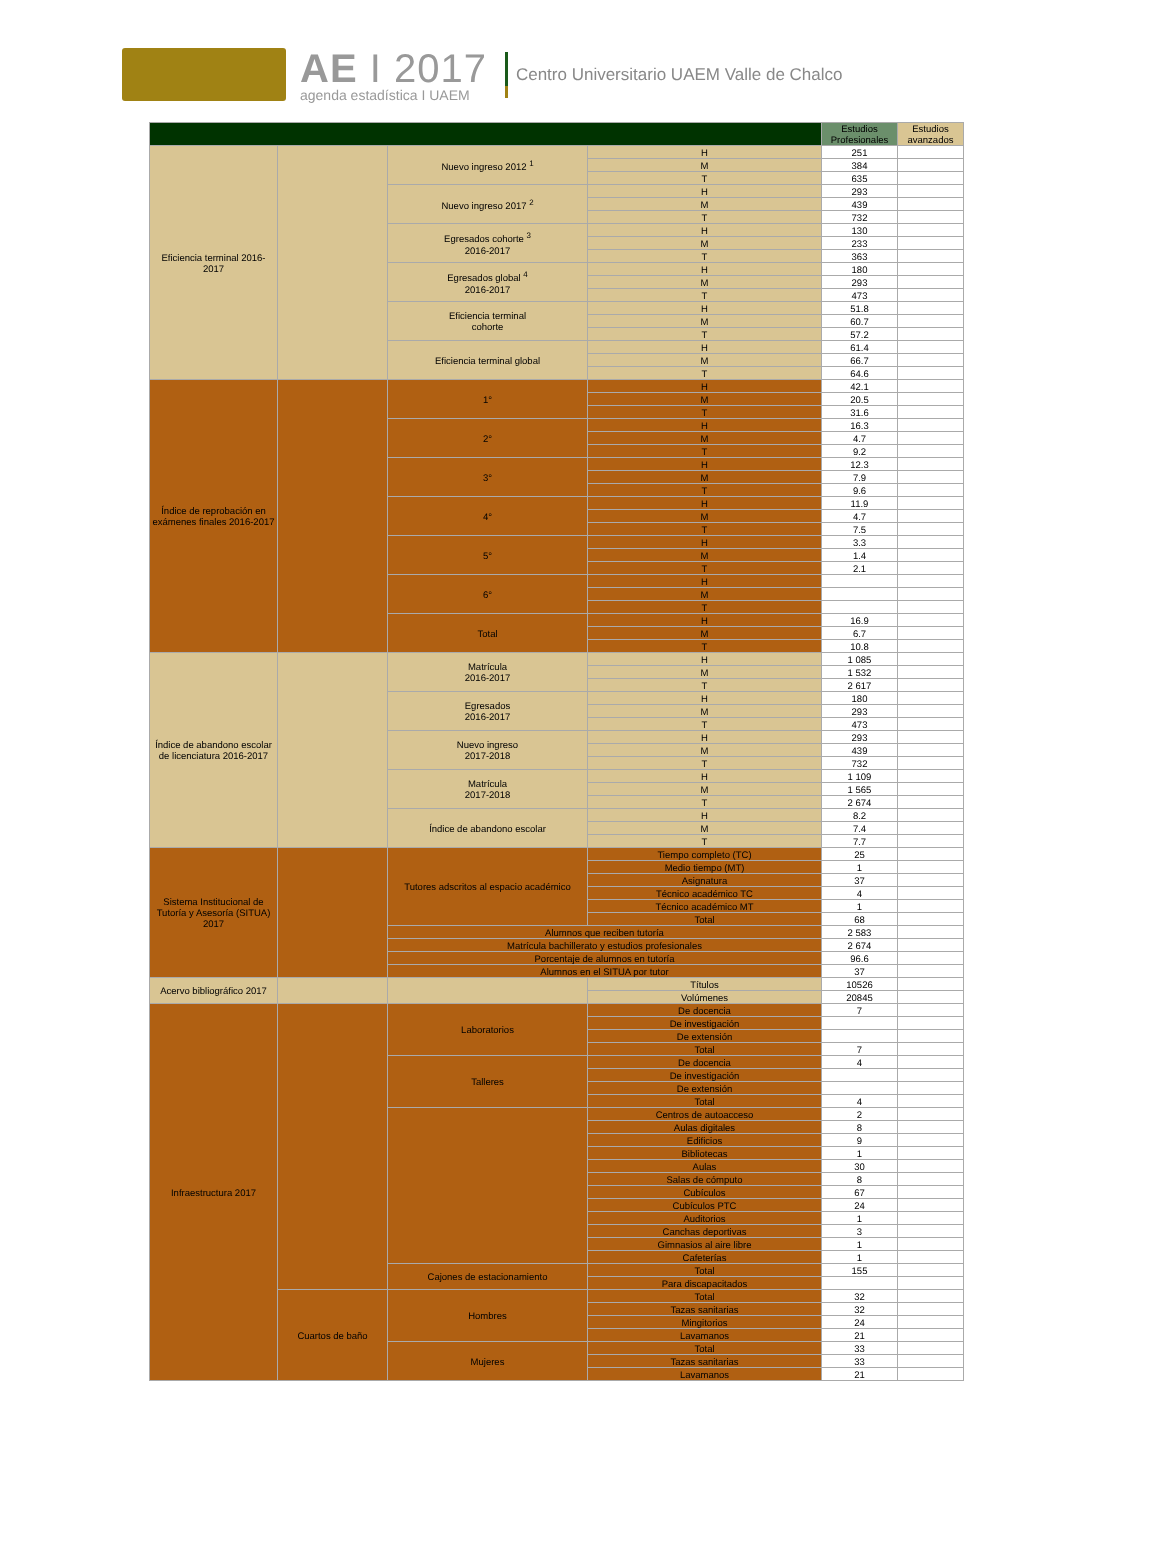AE I 2017
agenda estadística I UAEM
Centro Universitario UAEM Valle de Chalco
| | | | | Estudios Profesionales | Estudios avanzados |
| --- | --- | --- | --- | --- | --- |
| Eficiencia terminal 2016-2017 | | Nuevo ingreso 2012 <sup>1</sup> | H | 251 | |
| | | | M | 384 | |
| | | | T | 635 | |
| | | Nuevo ingreso 2017 <sup>2</sup> | H | 293 | |
| | | | M | 439 | |
| | | | T | 732 | |
| | | Egresados cohorte <sup>3</sup> 2016-2017 | H | 130 | |
| | | | M | 233 | |
| | | | T | 363 | |
| | | Egresados global <sup>4</sup> 2016-2017 | H | 180 | |
| | | | M | 293 | |
| | | | T | 473 | |
| | | Eficiencia terminal cohorte | H | 51.8 | |
| | | | M | 60.7 | |
| | | | T | 57.2 | |
| | | Eficiencia terminal global | H | 61.4 | |
| | | | M | 66.7 | |
| | | | T | 64.6 | |
| Índice de reprobación en exámenes finales 2016-2017 | | 1° | H | 42.1 | |
| | | | M | 20.5 | |
| | | | T | 31.6 | |
| | | 2° | H | 16.3 | |
| | | | M | 4.7 | |
| | | | T | 9.2 | |
| | | 3° | H | 12.3 | |
| | | | M | 7.9 | |
| | | | T | 9.6 | |
| | | 4° | H | 11.9 | |
| | | | M | 4.7 | |
| | | | T | 7.5 | |
| | | 5° | H | 3.3 | |
| | | | M | 1.4 | |
| | | | T | 2.1 | |
| | | 6° | H | | |
| | | | M | | |
| | | | T | | |
| | | Total | H | 16.9 | |
| | | | M | 6.7 | |
| | | | T | 10.8 | |
| Índice de abandono escolar de licenciatura 2016-2017 | | Matrícula 2016-2017 | H | 1 085 | |
| | | | M | 1 532 | |
| | | | T | 2 617 | |
| | | Egresados 2016-2017 | H | 180 | |
| | | | M | 293 | |
| | | | T | 473 | |
| | | Nuevo ingreso 2017-2018 | H | 293 | |
| | | | M | 439 | |
| | | | T | 732 | |
| | | Matrícula 2017-2018 | H | 1 109 | |
| | | | M | 1 565 | |
| | | | T | 2 674 | |
| | | Índice de abandono escolar | H | 8.2 | |
| | | | M | 7.4 | |
| | | | T | 7.7 | |
| Sistema Institucional de Tutoría y Asesoría (SITUA) 2017 | | Tutores adscritos al espacio académico | Tiempo completo (TC) | 25 | |
| | | | Medio tiempo (MT) | 1 | |
| | | | Asignatura | 37 | |
| | | | Técnico académico TC | 4 | |
| | | | Técnico académico MT | 1 | |
| | | | Total | 68 | |
| | | Alumnos que reciben tutoría | | 2 583 | |
| | | Matrícula bachillerato y estudios profesionales | | 2 674 | |
| | | Porcentaje de alumnos en tutoría | | 96.6 | |
| | | Alumnos en el SITUA por tutor | | 37 | |
| Acervo bibliográfico 2017 | | | Títulos | 10526 | |
| | | | Volúmenes | 20845 | |
| Infraestructura 2017 | | Laboratorios | De docencia | 7 | |
| | | | De investigación | | |
| | | | De extensión | | |
| | | | Total | 7 | |
| | | Talleres | De docencia | 4 | |
| | | | De investigación | | |
| | | | De extensión | | |
| | | | Total | 4 | |
| | | | Centros de autoacceso | 2 | |
| | | | Aulas digitales | 8 | |
| | | | Edificios | 9 | |
| | | | Bibliotecas | 1 | |
| | | | Aulas | 30 | |
| | | | Salas de cómputo | 8 | |
| | | | Cubículos | 67 | |
| | | | Cubículos PTC | 24 | |
| | | | Auditorios | 1 | |
| | | | Canchas deportivas | 3 | |
| | | | Gimnasios al aire libre | 1 | |
| | | | Cafeterías | 1 | |
| | | Cajones de estacionamiento | Total | 155 | |
| | | | Para discapacitados | | |
| | Cuartos de baño | Hombres | Total | 32 | |
| | | | Tazas sanitarias | 32 | |
| | | | Mingitorios | 24 | |
| | | | Lavamanos | 21 | |
| | | Mujeres | Total | 33 | |
| | | | Tazas sanitarias | 33 | |
| | | | Lavamanos | 21 | |